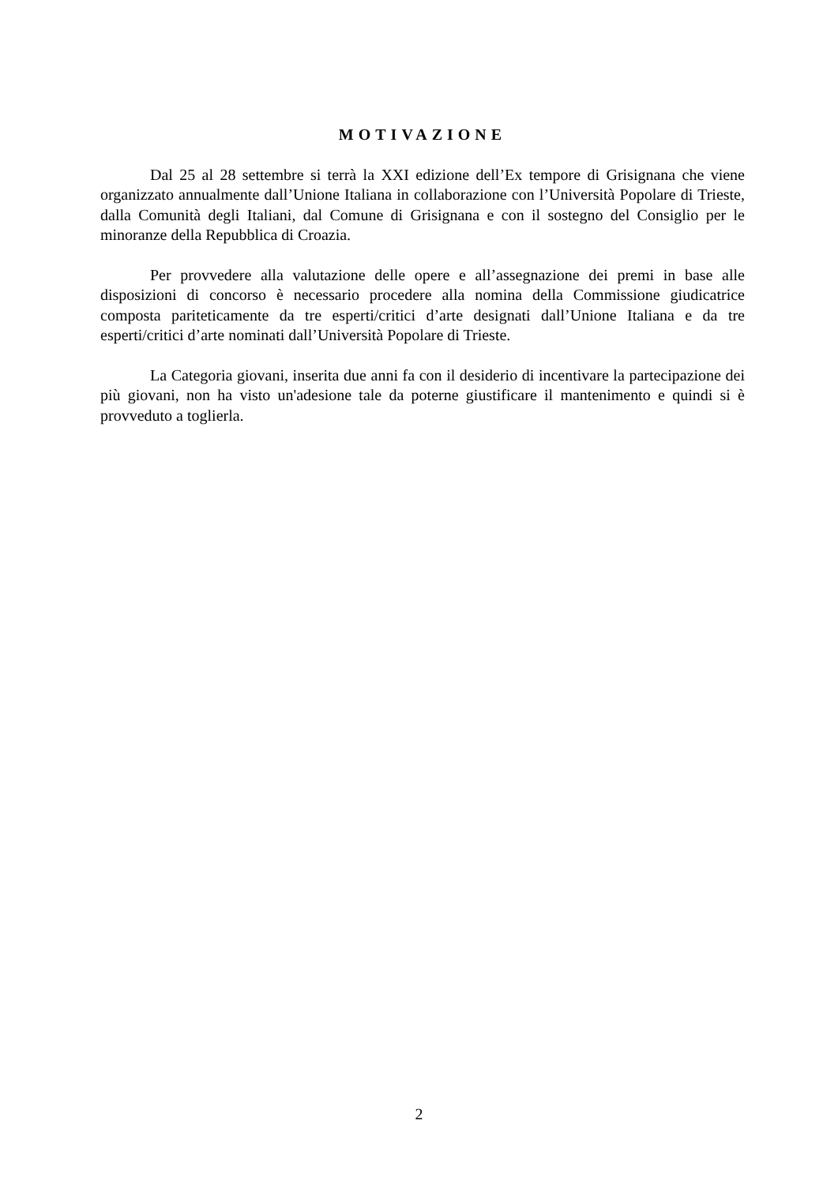MOTIVAZIONE
Dal 25 al 28 settembre si terrà la XXI edizione dell’Ex tempore di Grisignana che viene organizzato annualmente dall’Unione Italiana in collaborazione con l’Università Popolare di Trieste, dalla Comunità degli Italiani, dal Comune di Grisignana e con il sostegno del Consiglio per le minoranze della Repubblica di Croazia.
Per provvedere alla valutazione delle opere e all’assegnazione dei premi in base alle disposizioni di concorso è necessario procedere alla nomina della Commissione giudicatrice composta pariteticamente da tre esperti/critici d’arte designati dall’Unione Italiana e da tre esperti/critici d’arte nominati dall’Università Popolare di Trieste.
La Categoria giovani, inserita due anni fa con il desiderio di incentivare la partecipazione dei più giovani, non ha visto un'adesione tale da poterne giustificare il mantenimento e quindi si è provveduto a toglierla.
2